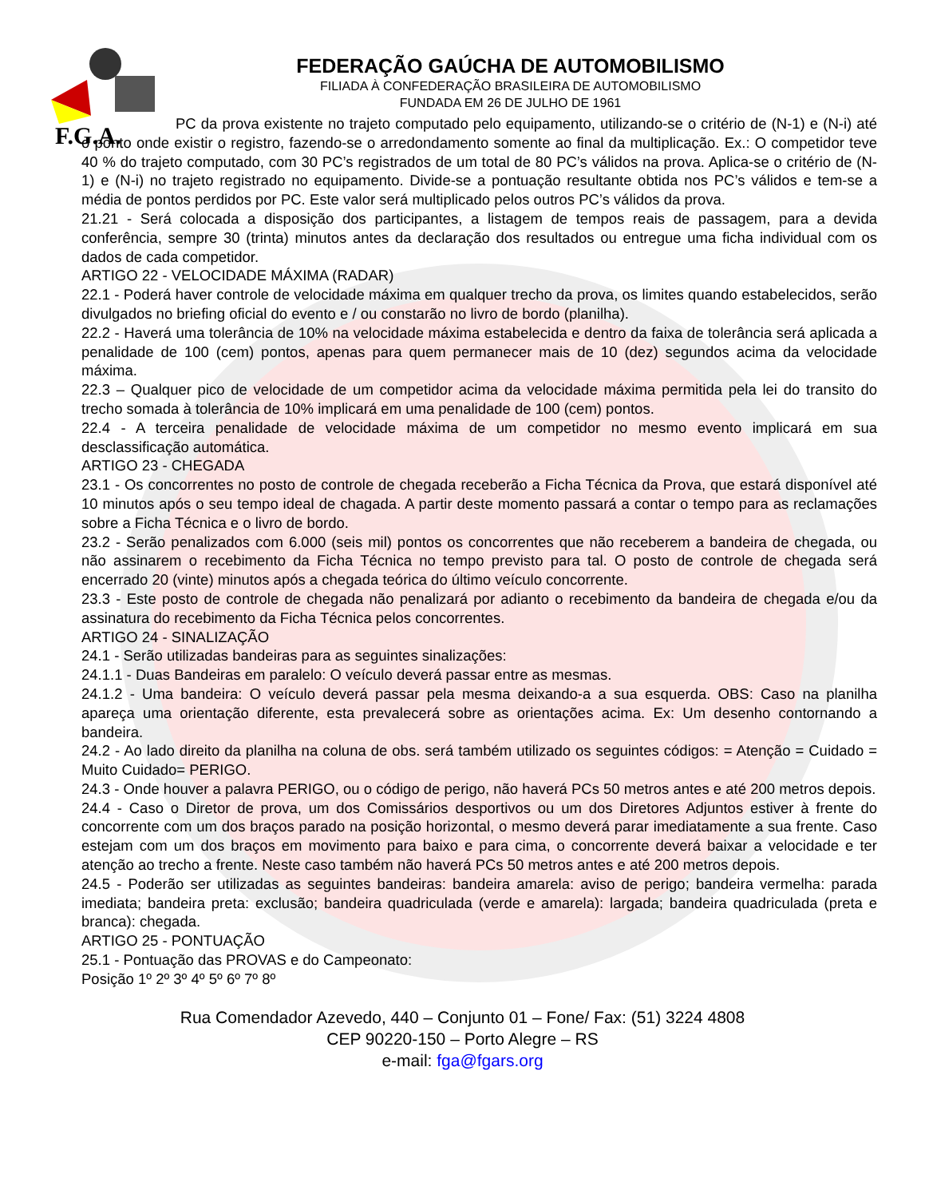F.G.A.
FEDERAÇÃO GAÚCHA DE AUTOMOBILISMO
FILIADA À CONFEDERAÇÃO BRASILEIRA DE AUTOMOBILISMO
FUNDADA EM 26 DE JULHO DE 1961
PC da prova existente no trajeto computado pelo equipamento, utilizando-se o critério de (N-1) e (N-i) até o ponto onde existir o registro, fazendo-se o arredondamento somente ao final da multiplicação. Ex.: O competidor teve 40 % do trajeto computado, com 30 PC’s registrados de um total de 80 PC’s válidos na prova. Aplica-se o critério de (N-1) e (N-i) no trajeto registrado no equipamento. Divide-se a pontuação resultante obtida nos PC’s válidos e tem-se a média de pontos perdidos por PC. Este valor será multiplicado pelos outros PC’s válidos da prova.
21.21 - Será colocada a disposição dos participantes, a listagem de tempos reais de passagem, para a devida conferência, sempre 30 (trinta) minutos antes da declaração dos resultados ou entregue uma ficha individual com os dados de cada competidor.
ARTIGO 22 - VELOCIDADE MÁXIMA (RADAR)
22.1 - Poderá haver controle de velocidade máxima em qualquer trecho da prova, os limites quando estabelecidos, serão divulgados no briefing oficial do evento e / ou constarão no livro de bordo (planilha).
22.2 - Haverá uma tolerância de 10% na velocidade máxima estabelecida e dentro da faixa de tolerância será aplicada a penalidade de 100 (cem) pontos, apenas para quem permanecer mais de 10 (dez) segundos acima da velocidade máxima.
22.3 – Qualquer pico de velocidade de um competidor acima da velocidade máxima permitida pela lei do transito do trecho somada à tolerância de 10% implicará em uma penalidade de 100 (cem) pontos.
22.4 - A terceira penalidade de velocidade máxima de um competidor no mesmo evento implicará em sua desclassificação automática.
ARTIGO 23 - CHEGADA
23.1 - Os concorrentes no posto de controle de chegada receberão a Ficha Técnica da Prova, que estará disponível até 10 minutos após o seu tempo ideal de chagada. A partir deste momento passará a contar o tempo para as reclamações sobre a Ficha Técnica e o livro de bordo.
23.2 - Serão penalizados com 6.000 (seis mil) pontos os concorrentes que não receberem a bandeira de chegada, ou não assinarem o recebimento da Ficha Técnica no tempo previsto para tal. O posto de controle de chegada será encerrado 20 (vinte) minutos após a chegada teórica do último veículo concorrente.
23.3 - Este posto de controle de chegada não penalizará por adianto o recebimento da bandeira de chegada e/ou da assinatura do recebimento da Ficha Técnica pelos concorrentes.
ARTIGO 24 - SINALIZAÇÃO
24.1 - Serão utilizadas bandeiras para as seguintes sinalizações:
24.1.1 - Duas Bandeiras em paralelo: O veículo deverá passar entre as mesmas.
24.1.2 - Uma bandeira: O veículo deverá passar pela mesma deixando-a a sua esquerda. OBS: Caso na planilha apareça uma orientação diferente, esta prevalecerá sobre as orientações acima. Ex: Um desenho contornando a bandeira.
24.2 - Ao lado direito da planilha na coluna de obs. será também utilizado os seguintes códigos: = Atenção = Cuidado = Muito Cuidado= PERIGO.
24.3 - Onde houver a palavra PERIGO, ou o código de perigo, não haverá PCs 50 metros antes e até 200 metros depois.
24.4 - Caso o Diretor de prova, um dos Comissários desportivos ou um dos Diretores Adjuntos estiver à frente do concorrente com um dos braços parado na posição horizontal, o mesmo deverá parar imediatamente a sua frente. Caso estejam com um dos braços em movimento para baixo e para cima, o concorrente deverá baixar a velocidade e ter atenção ao trecho a frente. Neste caso também não haverá PCs 50 metros antes e até 200 metros depois.
24.5 - Poderão ser utilizadas as seguintes bandeiras: bandeira amarela: aviso de perigo; bandeira vermelha: parada imediata; bandeira preta: exclusão; bandeira quadriculada (verde e amarela): largada; bandeira quadriculada (preta e branca): chegada.
ARTIGO 25 - PONTUAÇÃO
25.1 - Pontuação das PROVAS e do Campeonato:
Posição 1º 2º 3º 4º 5º 6º 7º 8º
Rua Comendador Azevedo, 440 – Conjunto 01 – Fone/ Fax: (51) 3224 4808
CEP 90220-150 – Porto Alegre – RS
e-mail: fga@fgars.org